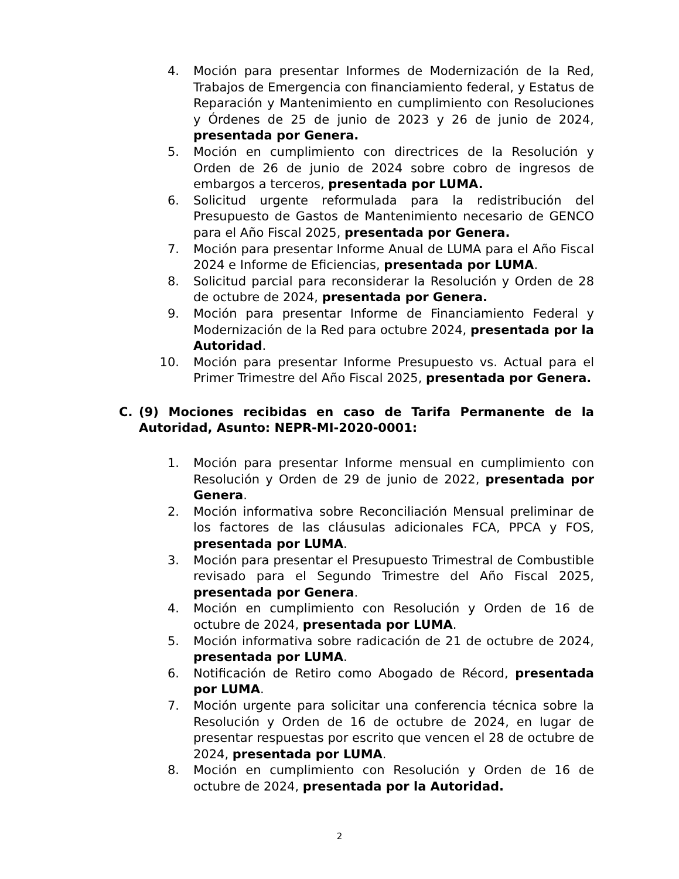4. Moción para presentar Informes de Modernización de la Red, Trabajos de Emergencia con financiamiento federal, y Estatus de Reparación y Mantenimiento en cumplimiento con Resoluciones y Órdenes de 25 de junio de 2023 y 26 de junio de 2024, presentada por Genera.
5. Moción en cumplimiento con directrices de la Resolución y Orden de 26 de junio de 2024 sobre cobro de ingresos de embargos a terceros, presentada por LUMA.
6. Solicitud urgente reformulada para la redistribución del Presupuesto de Gastos de Mantenimiento necesario de GENCO para el Año Fiscal 2025, presentada por Genera.
7. Moción para presentar Informe Anual de LUMA para el Año Fiscal 2024 e Informe de Eficiencias, presentada por LUMA.
8. Solicitud parcial para reconsiderar la Resolución y Orden de 28 de octubre de 2024, presentada por Genera.
9. Moción para presentar Informe de Financiamiento Federal y Modernización de la Red para octubre 2024, presentada por la Autoridad.
10. Moción para presentar Informe Presupuesto vs. Actual para el Primer Trimestre del Año Fiscal 2025, presentada por Genera.
C. (9) Mociones recibidas en caso de Tarifa Permanente de la Autoridad, Asunto: NEPR-MI-2020-0001:
1. Moción para presentar Informe mensual en cumplimiento con Resolución y Orden de 29 de junio de 2022, presentada por Genera.
2. Moción informativa sobre Reconciliación Mensual preliminar de los factores de las cláusulas adicionales FCA, PPCA y FOS, presentada por LUMA.
3. Moción para presentar el Presupuesto Trimestral de Combustible revisado para el Segundo Trimestre del Año Fiscal 2025, presentada por Genera.
4. Moción en cumplimiento con Resolución y Orden de 16 de octubre de 2024, presentada por LUMA.
5. Moción informativa sobre radicación de 21 de octubre de 2024, presentada por LUMA.
6. Notificación de Retiro como Abogado de Récord, presentada por LUMA.
7. Moción urgente para solicitar una conferencia técnica sobre la Resolución y Orden de 16 de octubre de 2024, en lugar de presentar respuestas por escrito que vencen el 28 de octubre de 2024, presentada por LUMA.
8. Moción en cumplimiento con Resolución y Orden de 16 de octubre de 2024, presentada por la Autoridad.
2